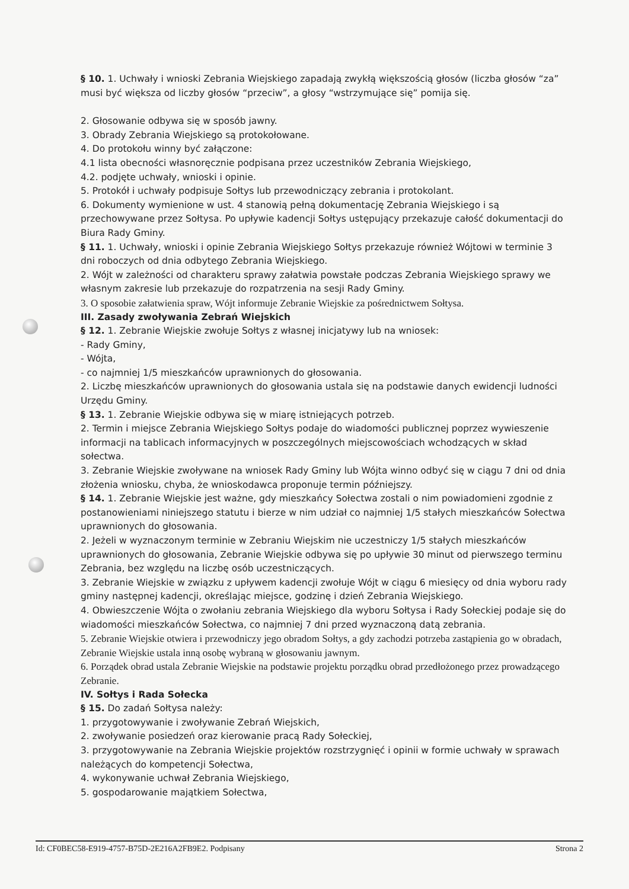§ 10. 1. Uchwały i wnioski Zebrania Wiejskiego zapadają zwykłą większością głosów (liczba głosów “za” musi być większa od liczby głosów “przeciw”, a głosy “wstrzymujące się” pomija się.
2. Głosowanie odbywa się w sposób jawny.
3. Obrady Zebrania Wiejskiego są protokołowane.
4. Do protokołu winny być załączone:
4.1 lista obecności własnoręcznie podpisana przez uczestników Zebrania Wiejskiego,
4.2. podjęte uchwały, wnioski i opinie.
5. Protokół i uchwały podpisuje Sołtys lub przewodniczący zebrania i protokolant.
6. Dokumenty wymienione w ust. 4 stanowią pełną dokumentację Zebrania Wiejskiego i są przechowywane przez Sołtysa. Po upływie kadencji Sołtys ustępujący przekazuje całość dokumentacji do Biura Rady Gminy.
§ 11. 1. Uchwały, wnioski i opinie Zebrania Wiejskiego Sołtys przekazuje również Wójtowi w terminie 3 dni roboczych od dnia odbytego Zebrania Wiejskiego.
2. Wójt w zależności od charakteru sprawy załatwia powstałe podczas Zebrania Wiejskiego sprawy we własnym zakresie lub przekazuje do rozpatrzenia na sesji Rady Gminy.
3. O sposobie załatwienia spraw, Wójt informuje Zebranie Wiejskie za pośrednictwem Sołtysa.
III. Zasady zwoływania Zebrań Wiejskich
§ 12. 1. Zebranie Wiejskie zwołuje Sołtys z własnej inicjatywy lub na wniosek:
- Rady Gminy,
- Wójta,
- co najmniej 1/5 mieszkańców uprawnionych do głosowania.
2. Liczbę mieszkańców uprawnionych do głosowania ustala się na podstawie danych ewidencji ludności Urzędu Gminy.
§ 13. 1. Zebranie Wiejskie odbywa się w miarę istniejących potrzeb.
2. Termin i miejsce Zebrania Wiejskiego Sołtys podaje do wiadomości publicznej poprzez wywieszenie informacji na tablicach informacyjnych w poszczególnych miejscowościach wchodzących w skład sołectwa.
3. Zebranie Wiejskie zwoływane na wniosek Rady Gminy lub Wójta winno odbyć się w ciągu 7 dni od dnia złożenia wniosku, chyba, że wnioskodawca proponuje termin późniejszy.
§ 14. 1. Zebranie Wiejskie jest ważne, gdy mieszkańcy Sołectwa zostali o nim powiadomieni zgodnie z postanowieniami niniejszego statutu i bierze w nim udział co najmniej 1/5 stałych mieszkańców Sołectwa uprawnionych do głosowania.
2. Jeżeli w wyznaczonym terminie w Zebraniu Wiejskim nie uczestniczy 1/5 stałych mieszkańców uprawnionych do głosowania, Zebranie Wiejskie odbywa się po upływie 30 minut od pierwszego terminu Zebrania, bez względu na liczbę osób uczestniczących.
3. Zebranie Wiejskie w związku z upływem kadencji zwołuje Wójt w ciągu 6 miesięcy od dnia wyboru rady gminy następnej kadencji, określając miejsce, godzinę i dzień Zebrania Wiejskiego.
4. Obwieszczenie Wójta o zwołaniu zebrania Wiejskiego dla wyboru Sołtysa i Rady Sołeckiej podaje się do wiadomości mieszkańców Sołectwa, co najmniej 7 dni przed wyznaczoną datą zebrania.
5. Zebranie Wiejskie otwiera i przewodniczy jego obradom Sołtys, a gdy zachodzi potrzeba zastąpienia go w obradach, Zebranie Wiejskie ustala inną osobę wybraną w głosowaniu jawnym.
6. Porządek obrad ustala Zebranie Wiejskie na podstawie projektu porządku obrad przedłożonego przez prowadzącego Zebranie.
IV. Sołtys i Rada Sołecka
§ 15. Do zadań Sołtysa należy:
1. przygotowywanie i zwoływanie Zebrań Wiejskich,
2. zwoływanie posiedzeń oraz kierowanie pracą Rady Sołeckiej,
3. przygotowywanie na Zebrania Wiejskie projektów rozstrzygnięć i opinii w formie uchwały w sprawach należących do kompetencji Sołectwa,
4. wykonywanie uchwał Zebrania Wiejskiego,
5. gospodarowanie majątkiem Sołectwa,
Id: CF0BEC58-E919-4757-B75D-2E216A2FB9E2. Podpisany Strona 2